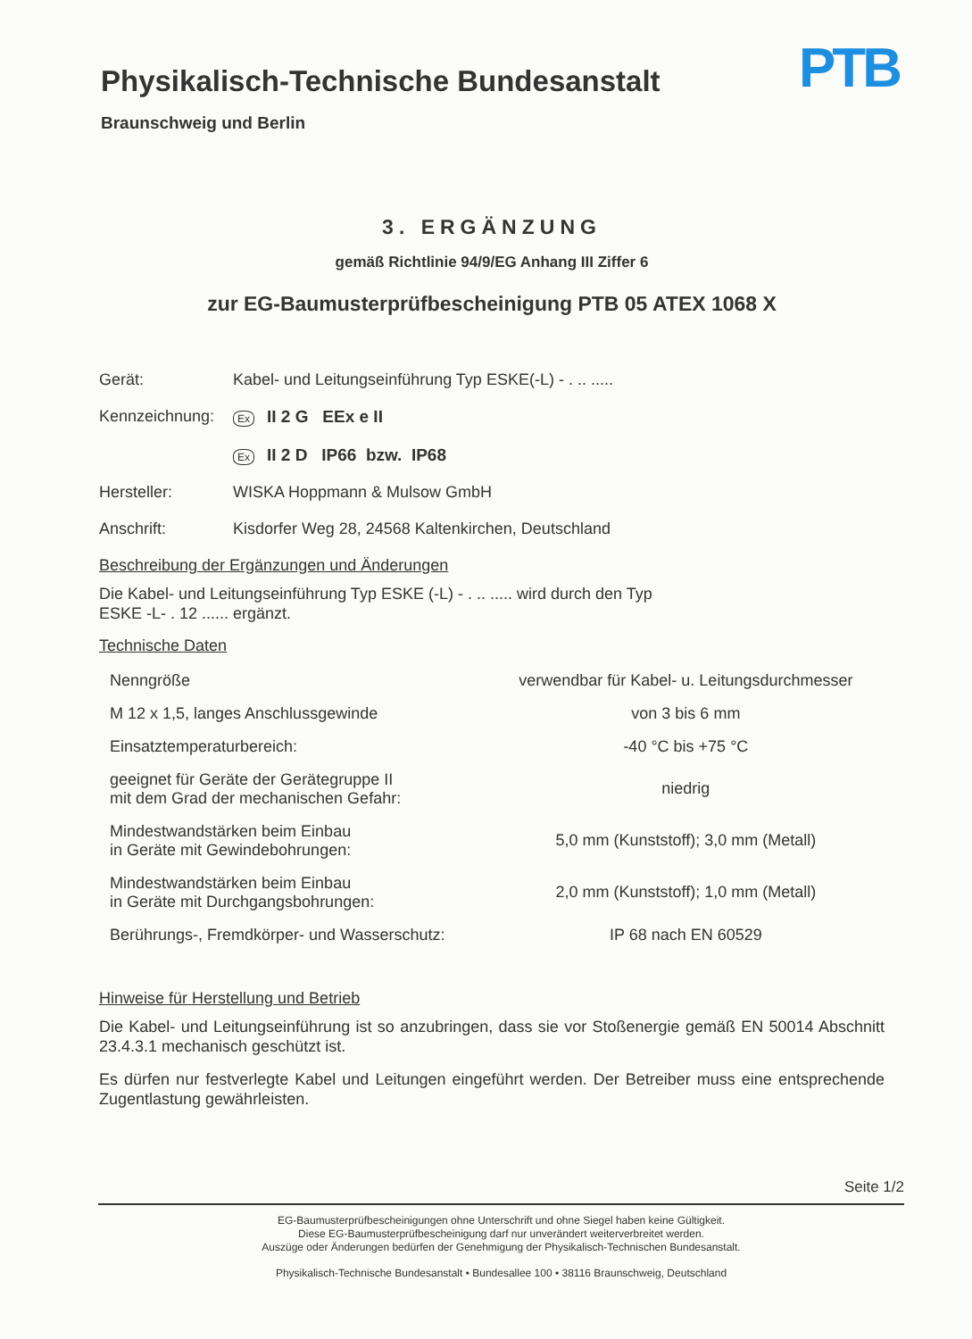Physikalisch-Technische Bundesanstalt
Braunschweig und Berlin
PTB
3. ERGÄNZUNG
gemäß Richtlinie 94/9/EG Anhang III Ziffer 6
zur EG-Baumusterprüfbescheinigung PTB 05 ATEX 1068 X
Gerät: Kabel- und Leitungseinführung Typ ESKE(-L) - . .. .....
Kennzeichnung:
Ex II 2 G EEx e II
Ex II 2 D IP66 bzw. IP68
Hersteller: WISKA Hoppmann & Mulsow GmbH
Anschrift: Kisdorfer Weg 28, 24568 Kaltenkirchen, Deutschland
Beschreibung der Ergänzungen und Änderungen
Die Kabel- und Leitungseinführung Typ ESKE (-L) - . .. ..... wird durch den Typ
ESKE -L- . 12 ...... ergänzt.
Technische Daten
| Nenngröße | verwendbar für Kabel- u. Leitungsdurchmesser |
| M 12 x 1,5, langes Anschlussgewinde | von 3 bis 6 mm |
| Einsatztemperaturbereich: | -40 °C bis +75 °C |
| geeignet für Geräte der Gerätegruppe II mit dem Grad der mechanischen Gefahr: | niedrig |
| Mindestwandstärken beim Einbau in Geräte mit Gewindebohrungen: | 5,0 mm (Kunststoff); 3,0 mm (Metall) |
| Mindestwandstärken beim Einbau in Geräte mit Durchgangsbohrungen: | 2,0 mm (Kunststoff); 1,0 mm (Metall) |
| Berührungs-, Fremdkörper- und Wasserschutz: | IP 68 nach EN 60529 |
Hinweise für Herstellung und Betrieb
Die Kabel- und Leitungseinführung ist so anzubringen, dass sie vor Stoßenergie gemäß EN 50014 Abschnitt 23.4.3.1 mechanisch geschützt ist.
Es dürfen nur festverlegte Kabel und Leitungen eingeführt werden. Der Betreiber muss eine entsprechende Zugentlastung gewährleisten.
Seite 1/2
EG-Baumusterprüfbescheinigungen ohne Unterschrift und ohne Siegel haben keine Gültigkeit.
Diese EG-Baumusterprüfbescheinigung darf nur unverändert weiterverbreitet werden.
Auszüge oder Änderungen bedürfen der Genehmigung der Physikalisch-Technischen Bundesanstalt.
Physikalisch-Technische Bundesanstalt • Bundesallee 100 • 38116 Braunschweig, Deutschland